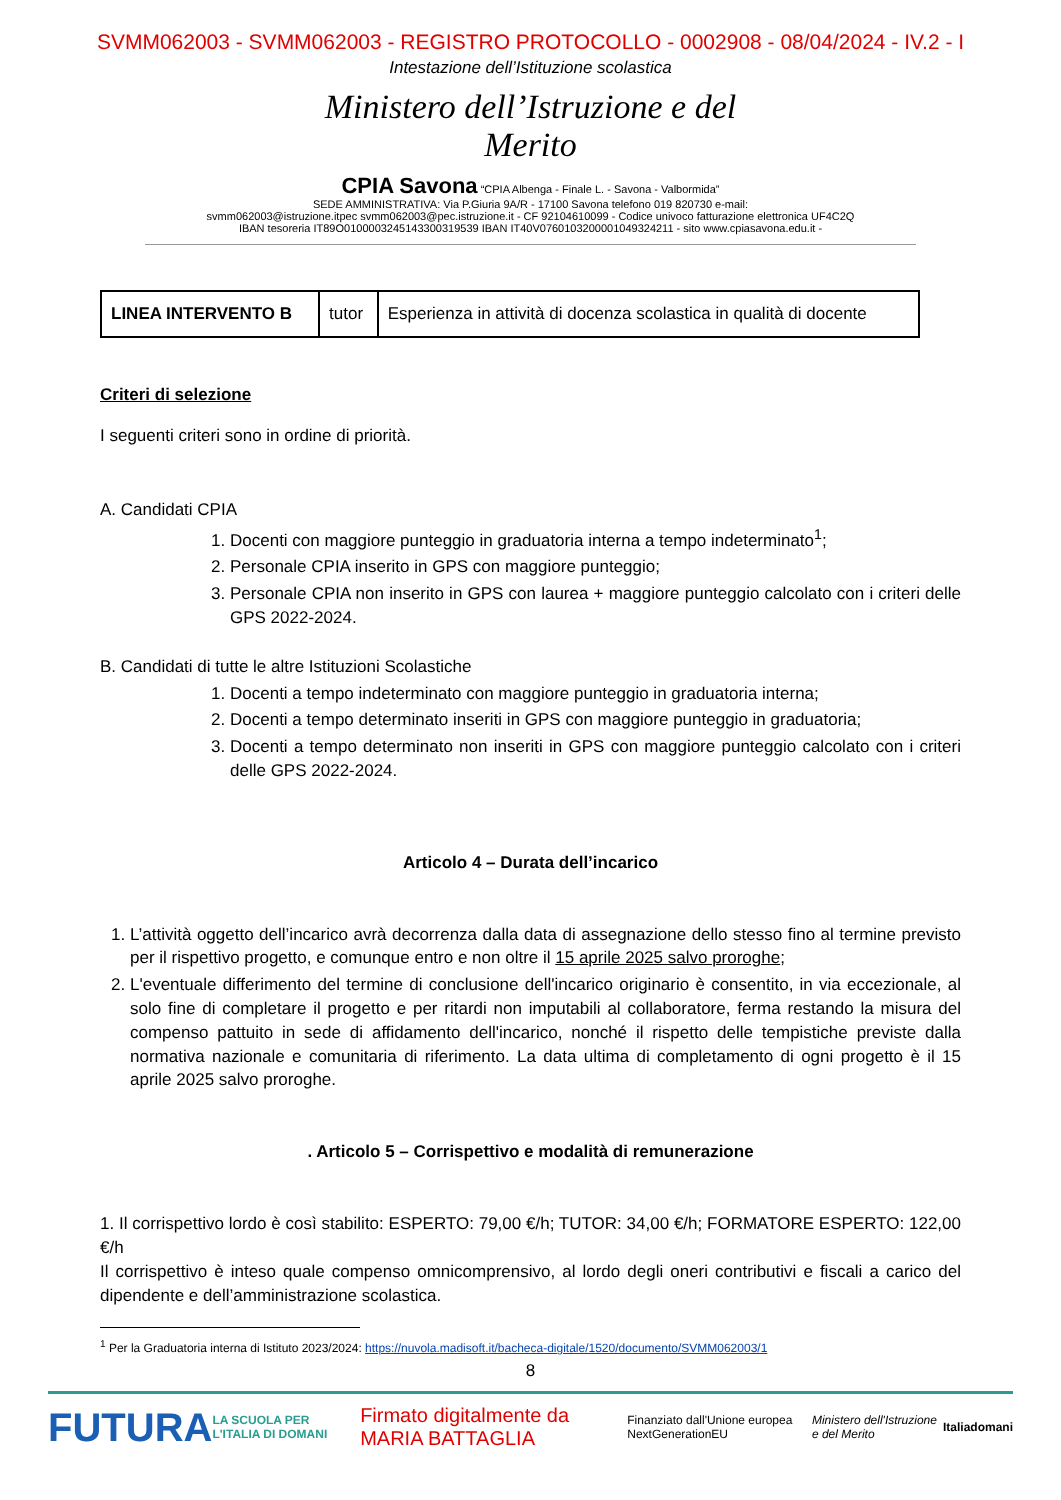SVMM062003 - SVMM062003 - REGISTRO PROTOCOLLO - 0002908 - 08/04/2024 - IV.2 - I
Intestazione dell’Istituzione scolastica
Ministero dell’Istruzione e del
Merito
CPIA Savona “CPIA Albenga - Finale L. - Savona - Valbormida”
SEDE AMMINISTRATIVA: Via P.Giuria 9A/R - 17100 Savona telefono 019 820730 e-mail:
svmm062003@istruzione.itpec svmm062003@pec.istruzione.it - CF 92104610099 - Codice univoco fatturazione elettronica UF4C2Q
IBAN tesoreria IT89O0100003245143300319539 IBAN IT40V0760103200001049324211 - sito www.cpiasavona.edu.it -
| LINEA INTERVENTO B | tutor | Esperienza in attività di docenza scolastica in qualità di docente |
Criteri di selezione
I seguenti criteri sono in ordine di priorità.
A. Candidati CPIA
1. Docenti con maggiore punteggio in graduatoria interna a tempo indeterminato<sup>1</sup>;
2. Personale CPIA inserito in GPS con maggiore punteggio;
3. Personale CPIA non inserito in GPS con laurea + maggiore punteggio calcolato con i criteri delle GPS 2022-2024.
B. Candidati di tutte le altre Istituzioni Scolastiche
1. Docenti a tempo indeterminato con maggiore punteggio in graduatoria interna;
2. Docenti a tempo determinato inseriti in GPS con maggiore punteggio in graduatoria;
3. Docenti a tempo determinato non inseriti in GPS con maggiore punteggio calcolato con i criteri delle GPS 2022-2024.
Articolo 4 – Durata dell’incarico
1. L’attività oggetto dell’incarico avrà decorrenza dalla data di assegnazione dello stesso fino al termine previsto per il rispettivo progetto, e comunque entro e non oltre il 15 aprile 2025 salvo proroghe;
2. L'eventuale differimento del termine di conclusione dell'incarico originario è consentito, in via eccezionale, al solo fine di completare il progetto e per ritardi non imputabili al collaboratore, ferma restando la misura del compenso pattuito in sede di affidamento dell'incarico, nonché il rispetto delle tempistiche previste dalla normativa nazionale e comunitaria di riferimento. La data ultima di completamento di ogni progetto è il 15 aprile 2025 salvo proroghe.
. Articolo 5 – Corrispettivo e modalità di remunerazione
1. Il corrispettivo lordo è così stabilito: ESPERTO: 79,00 €/h; TUTOR: 34,00 €/h; FORMATORE ESPERTO: 122,00 €/h
Il corrispettivo è inteso quale compenso omnicomprensivo, al lordo degli oneri contributivi e fiscali a carico del dipendente e dell’amministrazione scolastica.
<sup>1</sup> Per la Graduatoria interna di Istituto 2023/2024: https://nuvola.madisoft.it/bacheca-digitale/1520/documento/SVMM062003/1
8
FUTURA LA SCUOLA PER L'ITALIA DI DOMANI Firmato digitalmente da MARIA BATTAGLIA Finanziato dall'Unione europea NextGenerationEU Ministero dell'Istruzione e del Merito Italiadomani